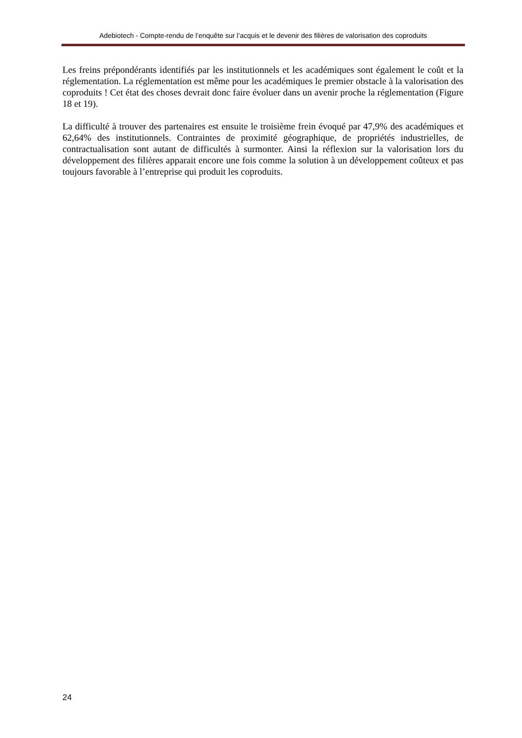Adebiotech - Compte-rendu de l’enquête sur l’acquis et le devenir des filières de valorisation des coproduits
Les freins prépondérants identifiés par les institutionnels et les académiques sont également le coût et la réglementation. La réglementation est même pour les académiques le premier obstacle à la valorisation des coproduits ! Cet état des choses devrait donc faire évoluer dans un avenir proche la réglementation (Figure 18 et 19).
La difficulté à trouver des partenaires est ensuite le troisième frein évoqué par 47,9% des académiques et 62,64% des institutionnels. Contraintes de proximité géographique, de propriétés industrielles, de contractualisation sont autant de difficultés à surmonter. Ainsi la réflexion sur la valorisation lors du développement des filières apparait encore une fois comme la solution à un développement coûteux et pas toujours favorable à l’entreprise qui produit les coproduits.
24